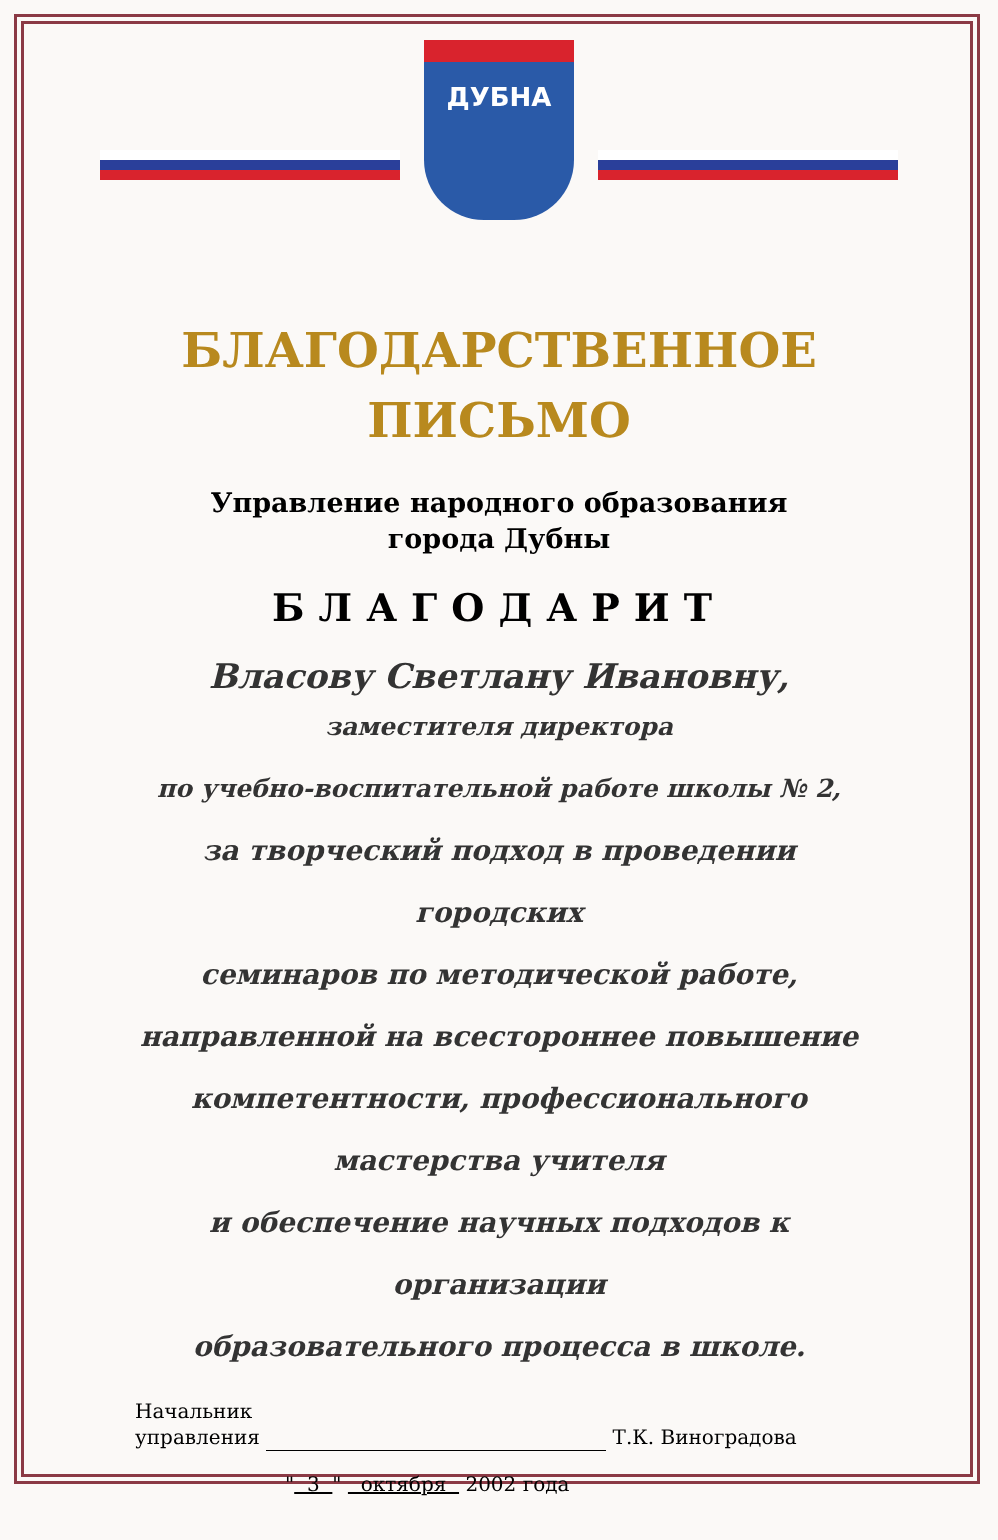ДУБНА
БЛАГОДАРСТВЕННОЕ
ПИСЬМО
Управление народного образования
города Дубны
БЛАГОДАРИТ
Власову Светлану Ивановну,
заместителя директора
по учебно-воспитательной работе школы № 2,
за творческий подход в проведении городских
семинаров по методической работе,
направленной на всестороннее повышение
компетентности, профессионального
мастерства учителя
и обеспечение научных подходов к организации
образовательного процесса в школе.
Начальник
управления Т.К. Виноградова
" 3 " октября 2002 года